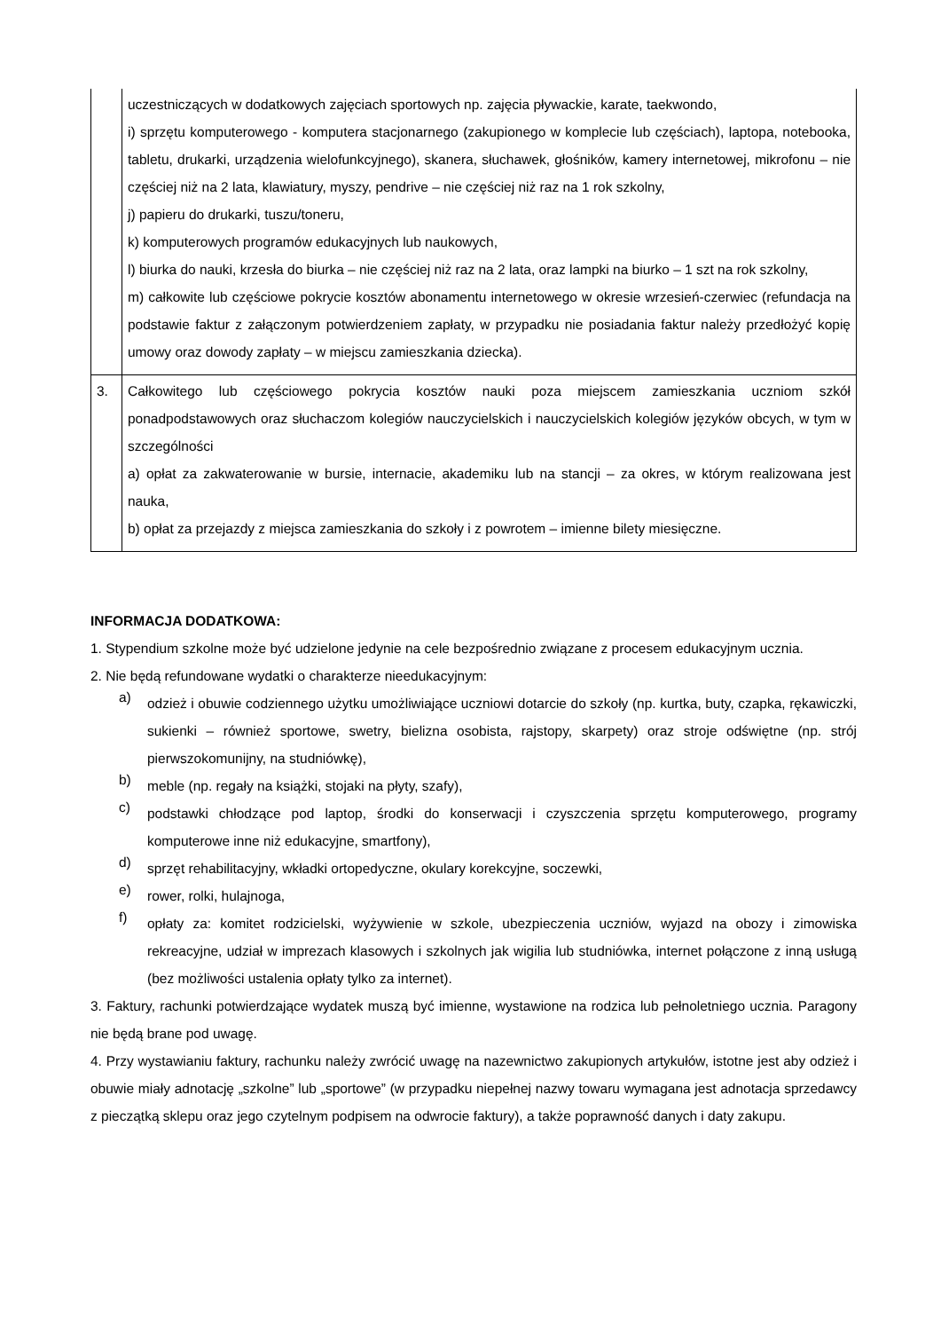| | uczestniczących w dodatkowych zajęciach sportowych np. zajęcia pływackie, karate, taekwondo, i) sprzętu komputerowego - komputera stacjonarnego (zakupionego w komplecie lub częściach), laptopa, notebooka, tabletu, drukarki, urządzenia wielofunkcyjnego), skanera, słuchawek, głośników, kamery internetowej, mikrofonu – nie częściej niż na 2 lata, klawiatury, myszy, pendrive – nie częściej niż raz na 1 rok szkolny, j) papieru do drukarki, tuszu/toneru, k) komputerowych programów edukacyjnych lub naukowych, l) biurka do nauki, krzesła do biurka – nie częściej niż raz na 2 lata, oraz lampki na biurko – 1 szt na rok szkolny, m) całkowite lub częściowe pokrycie kosztów abonamentu internetowego w okresie wrzesień-czerwiec (refundacja na podstawie faktur z załączonym potwierdzeniem zapłaty, w przypadku nie posiadania faktur należy przedłożyć kopię umowy oraz dowody zapłaty – w miejscu zamieszkania dziecka). |
| 3. | Całkowitego lub częściowego pokrycia kosztów nauki poza miejscem zamieszkania uczniom szkół ponadpodstawowych oraz słuchaczom kolegiów nauczycielskich i nauczycielskich kolegiów języków obcych, w tym w szczególności a) opłat za zakwaterowanie w bursie, internacie, akademiku lub na stancji – za okres, w którym realizowana jest nauka, b) opłat za przejazdy z miejsca zamieszkania do szkoły i z powrotem – imienne bilety miesięczne. |
INFORMACJA DODATKOWA:
1. Stypendium szkolne może być udzielone jedynie na cele bezpośrednio związane z procesem edukacyjnym ucznia.
2. Nie będą refundowane wydatki o charakterze nieedukacyjnym:
a)
odzież i obuwie codziennego użytku umożliwiające uczniowi dotarcie do szkoły (np. kurtka, buty, czapka, rękawiczki, sukienki – również sportowe, swetry, bielizna osobista, rajstopy, skarpety) oraz stroje odświętne (np. strój pierwszokomunijny, na studniówkę),
b)
meble (np. regały na książki, stojaki na płyty, szafy),
c)
podstawki chłodzące pod laptop, środki do konserwacji i czyszczenia sprzętu komputerowego, programy komputerowe inne niż edukacyjne, smartfony),
d)
sprzęt rehabilitacyjny, wkładki ortopedyczne, okulary korekcyjne, soczewki,
e)
rower, rolki, hulajnoga,
f)
opłaty za: komitet rodzicielski, wyżywienie w szkole, ubezpieczenia uczniów, wyjazd na obozy i zimowiska rekreacyjne, udział w imprezach klasowych i szkolnych jak wigilia lub studniówka, internet połączone z inną usługą (bez możliwości ustalenia opłaty tylko za internet).
3. Faktury, rachunki potwierdzające wydatek muszą być imienne, wystawione na rodzica lub pełnoletniego ucznia. Paragony nie będą brane pod uwagę.
4. Przy wystawianiu faktury, rachunku należy zwrócić uwagę na nazewnictwo zakupionych artykułów, istotne jest aby odzież i obuwie miały adnotację „szkolne” lub „sportowe” (w przypadku niepełnej nazwy towaru wymagana jest adnotacja sprzedawcy z pieczątką sklepu oraz jego czytelnym podpisem na odwrocie faktury), a także poprawność danych i daty zakupu.